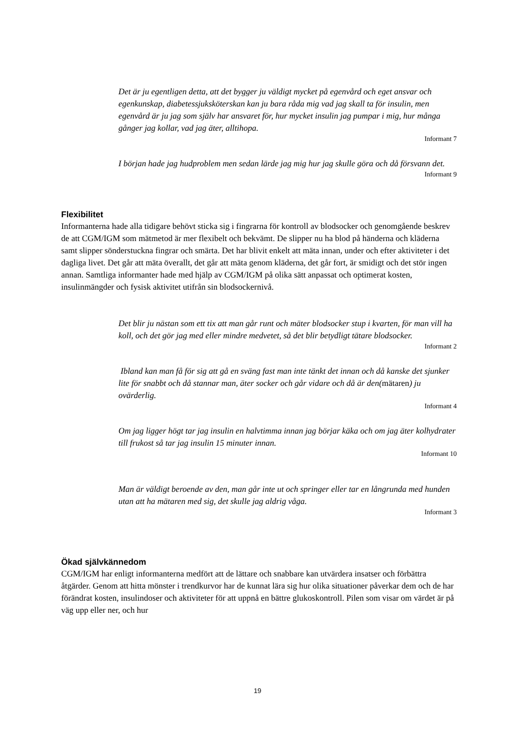Det är ju egentligen detta, att det bygger ju väldigt mycket på egenvård och eget ansvar och egenkunskap, diabetessjuksköterskan kan ju bara råda mig vad jag skall ta för insulin, men egenvård är ju jag som själv har ansvaret för, hur mycket insulin jag pumpar i mig, hur många gånger jag kollar, vad jag äter, alltihopa.
Informant 7
I början hade jag hudproblem men sedan lärde jag mig hur jag skulle göra och då försvann det.
Informant 9
Flexibilitet
Informanterna hade alla tidigare behövt sticka sig i fingrarna för kontroll av blodsocker och genomgående beskrev de att CGM/IGM som mätmetod är mer flexibelt och bekvämt. De slipper nu ha blod på händerna och kläderna samt slipper sönderstuckna fingrar och smärta. Det har blivit enkelt att mäta innan, under och efter aktiviteter i det dagliga livet. Det går att mäta överallt, det går att mäta genom kläderna, det går fort, är smidigt och det stör ingen annan. Samtliga informanter hade med hjälp av CGM/IGM på olika sätt anpassat och optimerat kosten, insulinmängder och fysisk aktivitet utifrån sin blodsockernivå.
Det blir ju nästan som ett tix att man går runt och mäter blodsocker stup i kvarten, för man vill ha koll, och det gör jag med eller mindre medvetet, så det blir betydligt tätare blodsocker.
Informant 2
Ibland kan man få för sig att gå en sväng fast man inte tänkt det innan och då kanske det sjunker lite för snabbt och då stannar man, äter socker och går vidare och då är den(mätaren) ju ovärderlig.
Informant 4
Om jag ligger högt tar jag insulin en halvtimma innan jag börjar käka och om jag äter kolhydrater till frukost så tar jag insulin 15 minuter innan.
Informant 10
Man är väldigt beroende av den, man går inte ut och springer eller tar en långrunda med hunden utan att ha mätaren med sig, det skulle jag aldrig våga.
Informant 3
Ökad självkännedom
CGM/IGM har enligt informanterna medfört att de lättare och snabbare kan utvärdera insatser och förbättra åtgärder. Genom att hitta mönster i trendkurvor har de kunnat lära sig hur olika situationer påverkar dem och de har förändrat kosten, insulindoser och aktiviteter för att uppnå en bättre glukoskontroll. Pilen som visar om värdet är på väg upp eller ner, och hur
19